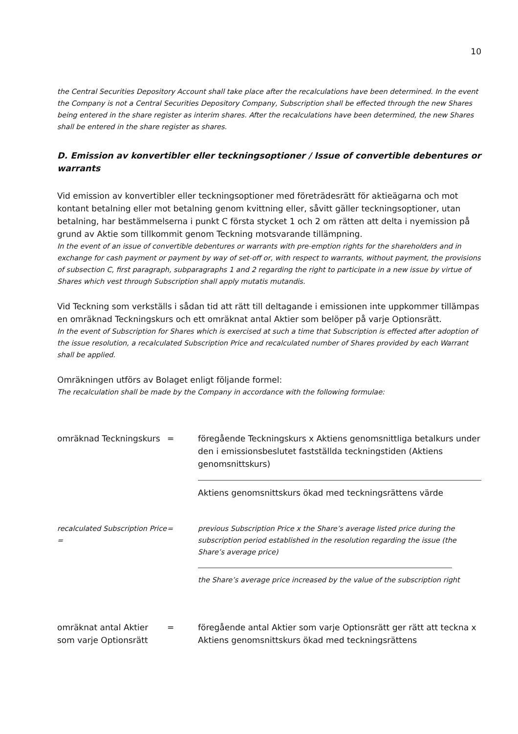10
the Central Securities Depository Account shall take place after the recalculations have been determined. In the event the Company is not a Central Securities Depository Company, Subscription shall be effected through the new Shares being entered in the share register as interim shares. After the recalculations have been determined, the new Shares shall be entered in the share register as shares.
D. Emission av konvertibler eller teckningsoptioner / Issue of convertible debentures or warrants
Vid emission av konvertibler eller teckningsoptioner med företrädesrätt för aktieägarna och mot kontant betalning eller mot betalning genom kvittning eller, såvitt gäller teckningsoptioner, utan betalning, har bestämmelserna i punkt C första stycket 1 och 2 om rätten att delta i nyemission på grund av Aktie som tillkommit genom Teckning motsvarande tillämpning.
In the event of an issue of convertible debentures or warrants with pre-emption rights for the shareholders and in exchange for cash payment or payment by way of set-off or, with respect to warrants, without payment, the provisions of subsection C, first paragraph, subparagraphs 1 and 2 regarding the right to participate in a new issue by virtue of Shares which vest through Subscription shall apply mutatis mutandis.
Vid Teckning som verkställs i sådan tid att rätt till deltagande i emissionen inte uppkommer tillämpas en omräknad Teckningskurs och ett omräknat antal Aktier som belöper på varje Optionsrätt.
In the event of Subscription for Shares which is exercised at such a time that Subscription is effected after adoption of the issue resolution, a recalculated Subscription Price and recalculated number of Shares provided by each Warrant shall be applied.
Omräkningen utförs av Bolaget enligt följande formel:
The recalculation shall be made by the Company in accordance with the following formulae:
omräknad Teckningskurs = föregående Teckningskurs x Aktiens genomsnittliga betalkurs under den i emissionsbeslutet fastställda teckningstiden (Aktiens genomsnittskurs)
Aktiens genomsnittskurs ökad med teckningsrättens värde
recalculated Subscription Price =
= previous Subscription Price x the Share’s average listed price during the subscription period established in the resolution regarding the issue (the Share’s average price)
the Share’s average price increased by the value of the subscription right
omräknat antal Aktier som varje Optionsrätt
= föregående antal Aktier som varje Optionsrätt ger rätt att teckna x Aktiens genomsnittskurs ökad med teckningsrättens